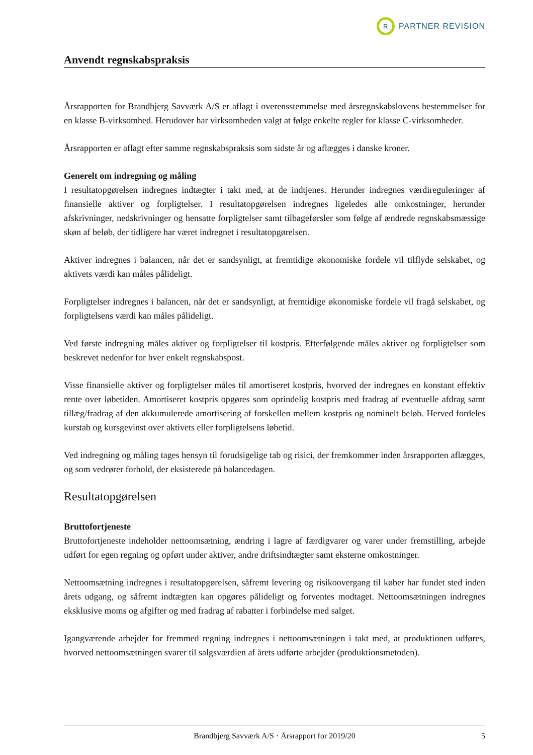R PARTNER REVISION
Anvendt regnskabspraksis
Årsrapporten for Brandbjerg Savværk A/S er aflagt i overensstemmelse med årsregnskabslovens bestemmelser for en klasse B-virksomhed. Herudover har virksomheden valgt at følge enkelte regler for klasse C-virksomheder.
Årsrapporten er aflagt efter samme regnskabspraksis som sidste år og aflægges i danske kroner.
Generelt om indregning og måling
I resultatopgørelsen indregnes indtægter i takt med, at de indtjenes. Herunder indregnes værdireguleringer af finansielle aktiver og forpligtelser. I resultatopgørelsen indregnes ligeledes alle omkostninger, herunder afskrivninger, nedskrivninger og hensatte forpligtelser samt tilbageførsler som følge af ændrede regnskabsmæssige skøn af beløb, der tidligere har været indregnet i resultatopgørelsen.
Aktiver indregnes i balancen, når det er sandsynligt, at fremtidige økonomiske fordele vil tilflyde selskabet, og aktivets værdi kan måles pålideligt.
Forpligtelser indregnes i balancen, når det er sandsynligt, at fremtidige økonomiske fordele vil fragå selskabet, og forpligtelsens værdi kan måles pålideligt.
Ved første indregning måles aktiver og forpligtelser til kostpris. Efterfølgende måles aktiver og forpligtelser som beskrevet nedenfor for hver enkelt regnskabspost.
Visse finansielle aktiver og forpligtelser måles til amortiseret kostpris, hvorved der indregnes en konstant effektiv rente over løbetiden. Amortiseret kostpris opgøres som oprindelig kostpris med fradrag af eventuelle afdrag samt tillæg/fradrag af den akkumulerede amortisering af forskellen mellem kostpris og nominelt beløb. Herved fordeles kurstab og kursgevinst over aktivets eller forpligtelsens løbetid.
Ved indregning og måling tages hensyn til forudsigelige tab og risici, der fremkommer inden årsrapporten aflægges, og som vedrører forhold, der eksisterede på balancedagen.
Resultatopgørelsen
Bruttofortjeneste
Bruttofortjeneste indeholder nettoomsætning, ændring i lagre af færdigvarer og varer under fremstilling, arbejde udført for egen regning og opført under aktiver, andre driftsindtægter samt eksterne omkostninger.
Nettoomsætning indregnes i resultatopgørelsen, såfremt levering og risikoovergang til køber har fundet sted inden årets udgang, og såfremt indtægten kan opgøres pålideligt og forventes modtaget. Nettoomsætningen indregnes eksklusive moms og afgifter og med fradrag af rabatter i forbindelse med salget.
Igangværende arbejder for fremmed regning indregnes i nettoomsætningen i takt med, at produktionen udføres, hvorved nettoomsætningen svarer til salgsværdien af årets udførte arbejder (produktionsmetoden).
Brandbjerg Savværk A/S · Årsrapport for 2019/20 5